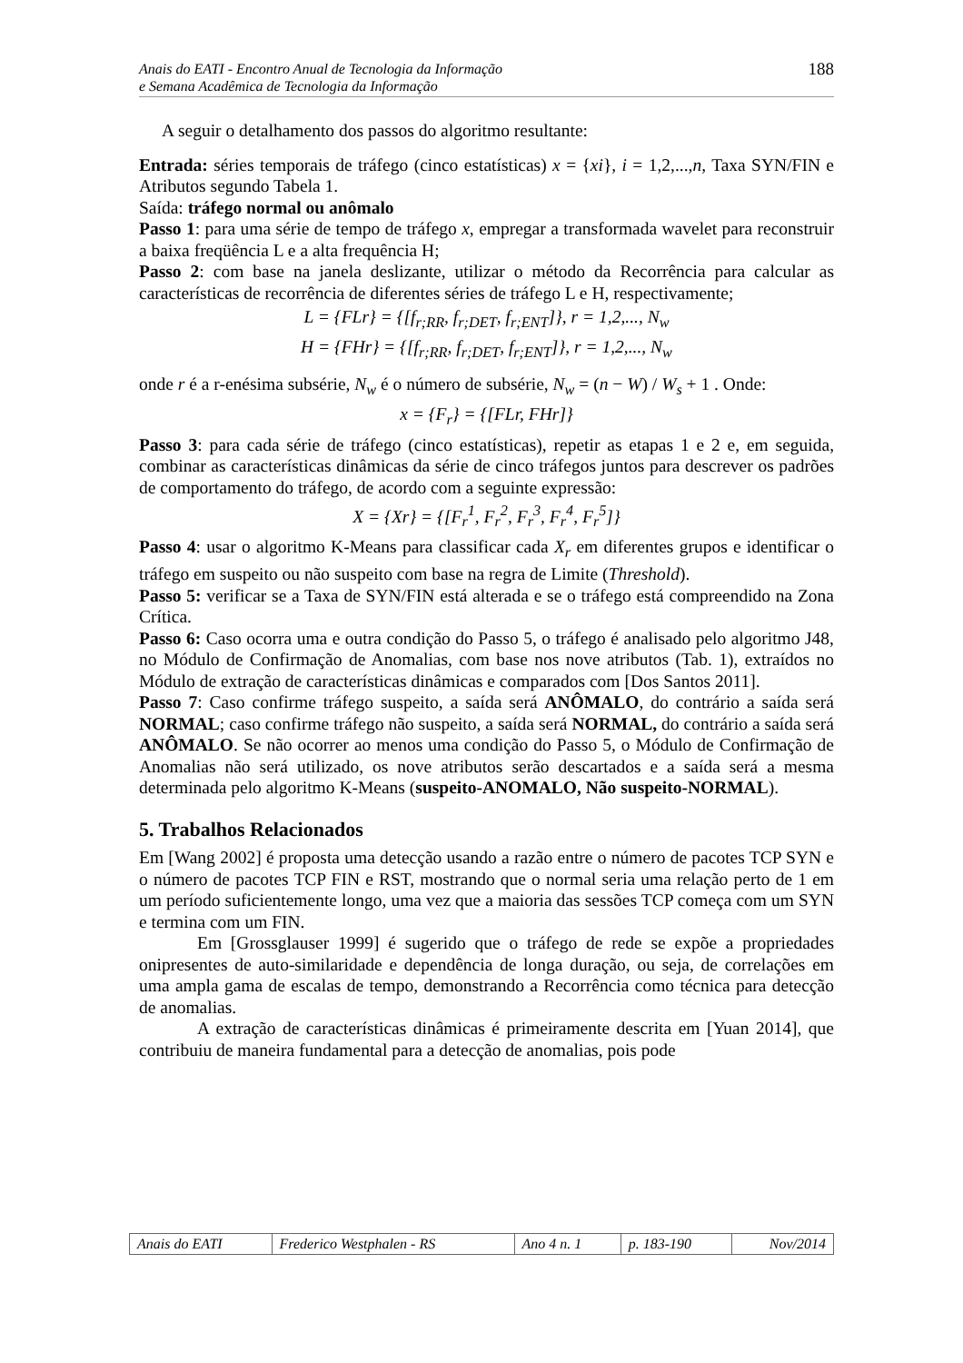Anais do EATI - Encontro Anual de Tecnologia da Informação
e Semana Acadêmica de Tecnologia da Informação
188
A seguir o detalhamento dos passos do algoritmo resultante:
Entrada: séries temporais de tráfego (cinco estatísticas) x = {xi}, i = 1,2,...,n, Taxa SYN/FIN e Atributos segundo Tabela 1.
Saída: tráfego normal ou anômalo
Passo 1: para uma série de tempo de tráfego x, empregar a transformada wavelet para reconstruir a baixa freqüência L e a alta frequência H;
Passo 2: com base na janela deslizante, utilizar o método da Recorrência para calcular as características de recorrência de diferentes séries de tráfego L e H, respectivamente;
L = {FLr} = {[f<sub>r;RR</sub>, f<sub>r;DET</sub>, f<sub>r;ENT</sub>]}, r = 1,2,..., N<sub>w</sub>
H = {FHr} = {[f<sub>r;RR</sub>, f<sub>r;DET</sub>, f<sub>r;ENT</sub>]}, r = 1,2,..., N<sub>w</sub>
onde r é a r-enésima subsérie, N<sub>w</sub> é o número de subsérie, N<sub>w</sub> = (n − W) / W<sub>s</sub> + 1 . Onde:
x = {F<sub>r</sub>} = {[FLr, FHr]}
Passo 3: para cada série de tráfego (cinco estatísticas), repetir as etapas 1 e 2 e, em seguida, combinar as características dinâmicas da série de cinco tráfegos juntos para descrever os padrões de comportamento do tráfego, de acordo com a seguinte expressão:
X = {Xr} = {[F<sub>r</sub><sup>1</sup>, F<sub>r</sub><sup>2</sup>, F<sub>r</sub><sup>3</sup>, F<sub>r</sub><sup>4</sup>, F<sub>r</sub><sup>5</sup>]}
Passo 4: usar o algoritmo K-Means para classificar cada X<sub>r</sub> em diferentes grupos e identificar o tráfego em suspeito ou não suspeito com base na regra de Limite (Threshold).
Passo 5: verificar se a Taxa de SYN/FIN está alterada e se o tráfego está compreendido na Zona Crítica.
Passo 6: Caso ocorra uma e outra condição do Passo 5, o tráfego é analisado pelo algoritmo J48, no Módulo de Confirmação de Anomalias, com base nos nove atributos (Tab. 1), extraídos no Módulo de extração de características dinâmicas e comparados com [Dos Santos 2011].
Passo 7: Caso confirme tráfego suspeito, a saída será ANÔMALO, do contrário a saída será NORMAL; caso confirme tráfego não suspeito, a saída será NORMAL, do contrário a saída será ANÔMALO. Se não ocorrer ao menos uma condição do Passo 5, o Módulo de Confirmação de Anomalias não será utilizado, os nove atributos serão descartados e a saída será a mesma determinada pelo algoritmo K-Means (suspeito-ANOMALO, Não suspeito-NORMAL).
5. Trabalhos Relacionados
Em [Wang 2002] é proposta uma detecção usando a razão entre o número de pacotes TCP SYN e o número de pacotes TCP FIN e RST, mostrando que o normal seria uma relação perto de 1 em um período suficientemente longo, uma vez que a maioria das sessões TCP começa com um SYN e termina com um FIN.
Em [Grossglauser 1999] é sugerido que o tráfego de rede se expõe a propriedades onipresentes de auto-similaridade e dependência de longa duração, ou seja, de correlações em uma ampla gama de escalas de tempo, demonstrando a Recorrência como técnica para detecção de anomalias.
A extração de características dinâmicas é primeiramente descrita em [Yuan 2014], que contribuiu de maneira fundamental para a detecção de anomalias, pois pode
| Anais do EATI | Frederico Westphalen - RS | Ano 4 n. 1 | p. 183-190 | Nov/2014 |